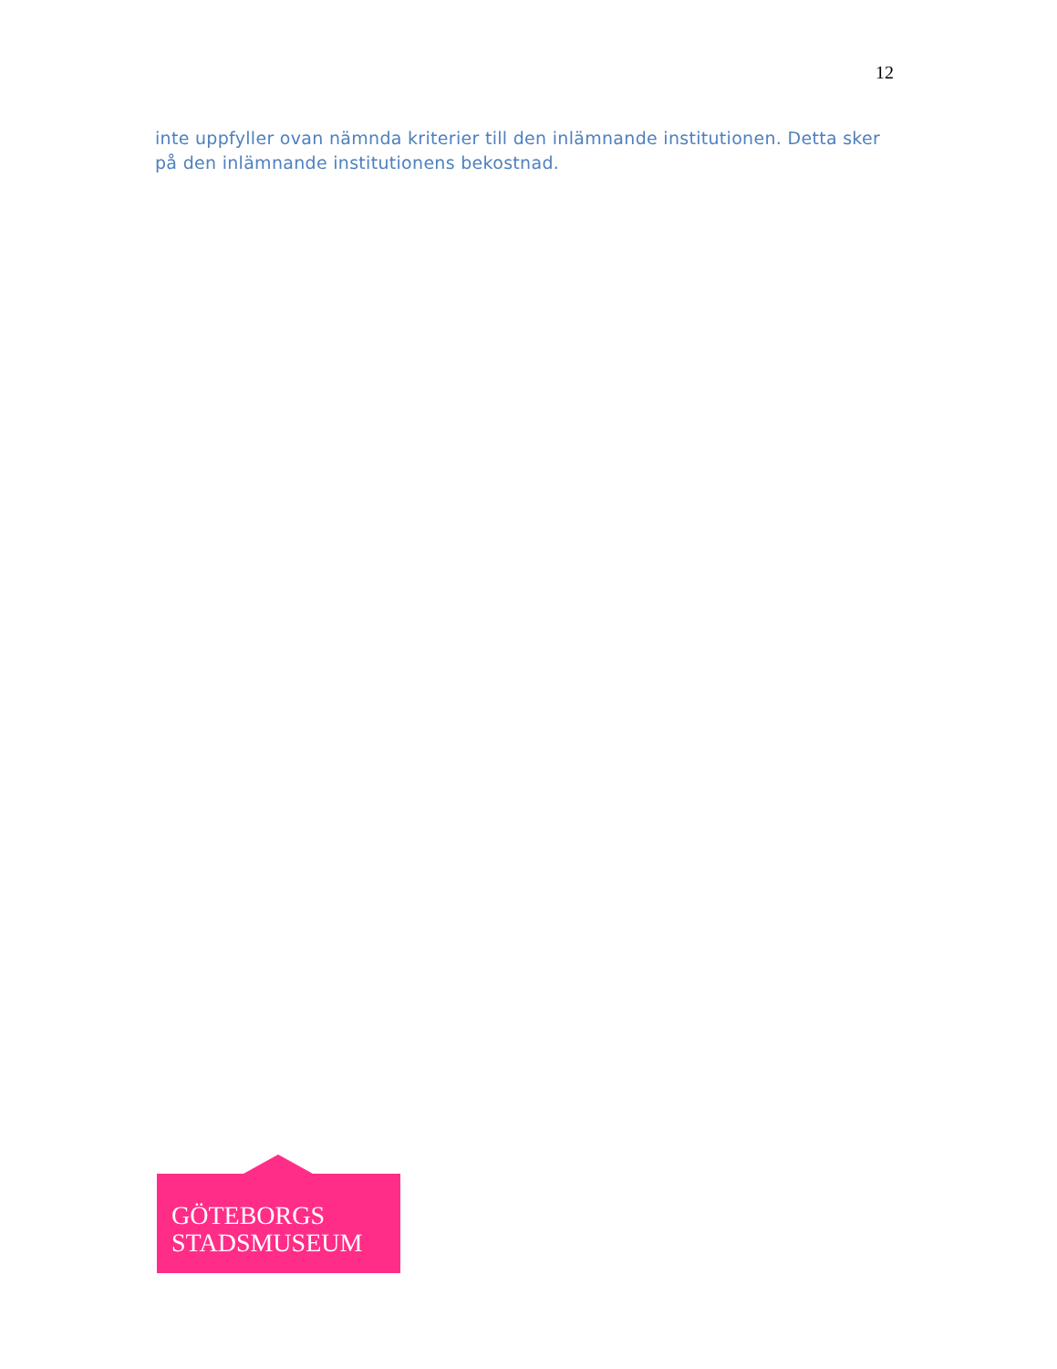12
inte uppfyller ovan nämnda kriterier till den inlämnande institutionen. Detta sker på den inlämnande institutionens bekostnad.
GÖTEBORGS
STADSMUSEUM